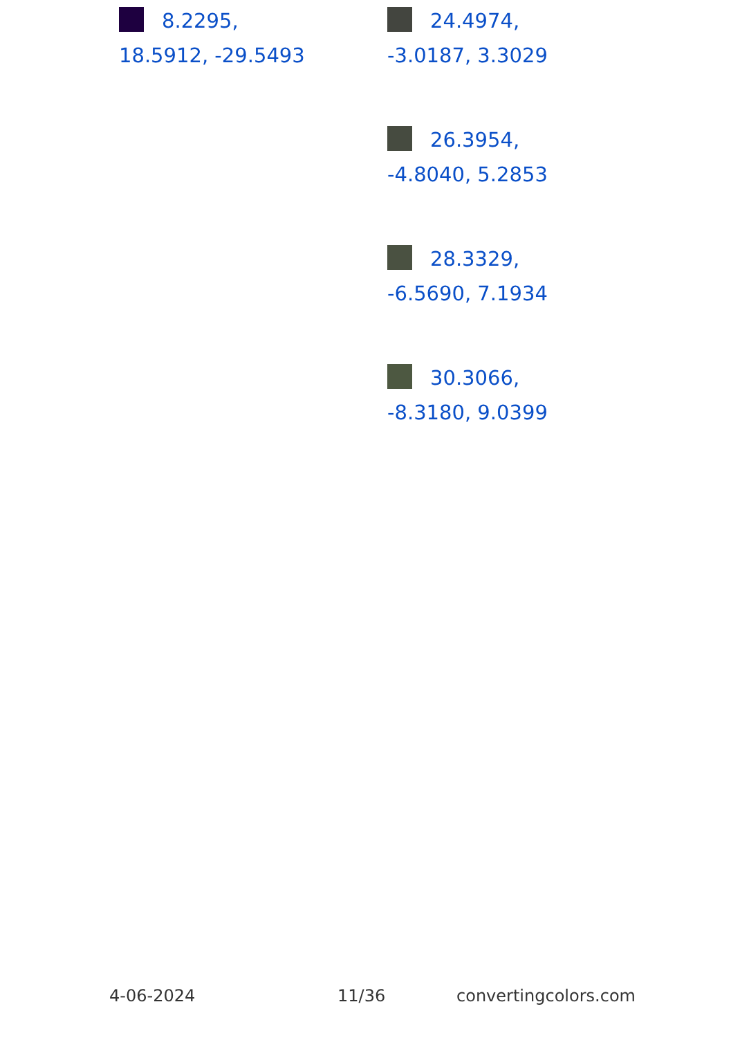8.2295, 18.5912, -29.5493
24.4974, -3.0187, 3.3029
26.3954, -4.8040, 5.2853
28.3329, -6.5690, 7.1934
30.3066, -8.3180, 9.0399
4-06-2024 11/36 convertingcolors.com